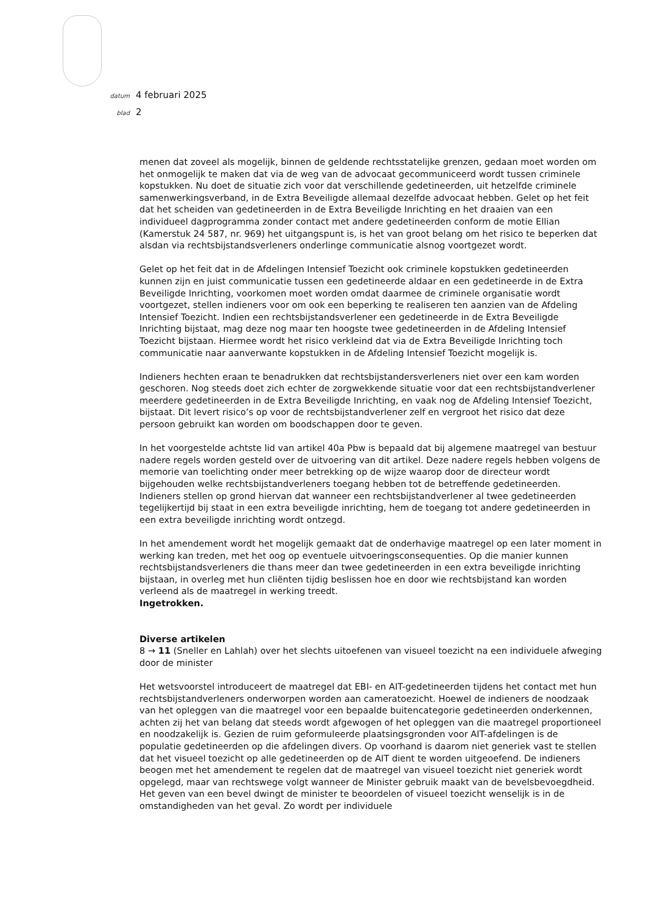datum 4 februari 2025
blad 2
menen dat zoveel als mogelijk, binnen de geldende rechtsstatelijke grenzen, gedaan moet worden om het onmogelijk te maken dat via de weg van de advocaat gecommuniceerd wordt tussen criminele kopstukken. Nu doet de situatie zich voor dat verschillende gedetineerden, uit hetzelfde criminele samenwerkingsverband, in de Extra Beveiligde allemaal dezelfde advocaat hebben. Gelet op het feit dat het scheiden van gedetineerden in de Extra Beveiligde Inrichting en het draaien van een individueel dagprogramma zonder contact met andere gedetineerden conform de motie Ellian (Kamerstuk 24 587, nr. 969) het uitgangspunt is, is het van groot belang om het risico te beperken dat alsdan via rechtsbijstandsverleners onderlinge communicatie alsnog voortgezet wordt.
Gelet op het feit dat in de Afdelingen Intensief Toezicht ook criminele kopstukken gedetineerden kunnen zijn en juist communicatie tussen een gedetineerde aldaar en een gedetineerde in de Extra Beveiligde Inrichting, voorkomen moet worden omdat daarmee de criminele organisatie wordt voortgezet, stellen indieners voor om ook een beperking te realiseren ten aanzien van de Afdeling Intensief Toezicht. Indien een rechtsbijstandsverlener een gedetineerde in de Extra Beveiligde Inrichting bijstaat, mag deze nog maar ten hoogste twee gedetineerden in de Afdeling Intensief Toezicht bijstaan. Hiermee wordt het risico verkleind dat via de Extra Beveiligde Inrichting toch communicatie naar aanverwante kopstukken in de Afdeling Intensief Toezicht mogelijk is.
Indieners hechten eraan te benadrukken dat rechtsbijstandersverleners niet over een kam worden geschoren. Nog steeds doet zich echter de zorgwekkende situatie voor dat een rechtsbijstandverlener meerdere gedetineerden in de Extra Beveiligde Inrichting, en vaak nog de Afdeling Intensief Toezicht, bijstaat. Dit levert risico’s op voor de rechtsbijstandverlener zelf en vergroot het risico dat deze persoon gebruikt kan worden om boodschappen door te geven.
In het voorgestelde achtste lid van artikel 40a Pbw is bepaald dat bij algemene maatregel van bestuur nadere regels worden gesteld over de uitvoering van dit artikel. Deze nadere regels hebben volgens de memorie van toelichting onder meer betrekking op de wijze waarop door de directeur wordt bijgehouden welke rechtsbijstandverleners toegang hebben tot de betreffende gedetineerden. Indieners stellen op grond hiervan dat wanneer een rechtsbijstandverlener al twee gedetineerden tegelijkertijd bij staat in een extra beveiligde inrichting, hem de toegang tot andere gedetineerden in een extra beveiligde inrichting wordt ontzegd.
In het amendement wordt het mogelijk gemaakt dat de onderhavige maatregel op een later moment in werking kan treden, met het oog op eventuele uitvoeringsconsequenties. Op die manier kunnen rechtsbijstandsverleners die thans meer dan twee gedetineerden in een extra beveiligde inrichting bijstaan, in overleg met hun cliënten tijdig beslissen hoe en door wie rechtsbijstand kan worden verleend als de maatregel in werking treedt.
Ingetrokken.
Diverse artikelen
8 → 11 (Sneller en Lahlah) over het slechts uitoefenen van visueel toezicht na een individuele afweging door de minister
Het wetsvoorstel introduceert de maatregel dat EBI- en AIT-gedetineerden tijdens het contact met hun rechtsbijstandverleners onderworpen worden aan cameratoezicht. Hoewel de indieners de noodzaak van het opleggen van die maatregel voor een bepaalde buitencategorie gedetineerden onderkennen, achten zij het van belang dat steeds wordt afgewogen of het opleggen van die maatregel proportioneel en noodzakelijk is. Gezien de ruim geformuleerde plaatsingsgronden voor AIT-afdelingen is de populatie gedetineerden op die afdelingen divers. Op voorhand is daarom niet generiek vast te stellen dat het visueel toezicht op alle gedetineerden op de AIT dient te worden uitgeoefend. De indieners beogen met het amendement te regelen dat de maatregel van visueel toezicht niet generiek wordt opgelegd, maar van rechtswege volgt wanneer de Minister gebruik maakt van de bevelsbevoegdheid. Het geven van een bevel dwingt de minister te beoordelen of visueel toezicht wenselijk is in de omstandigheden van het geval. Zo wordt per individuele